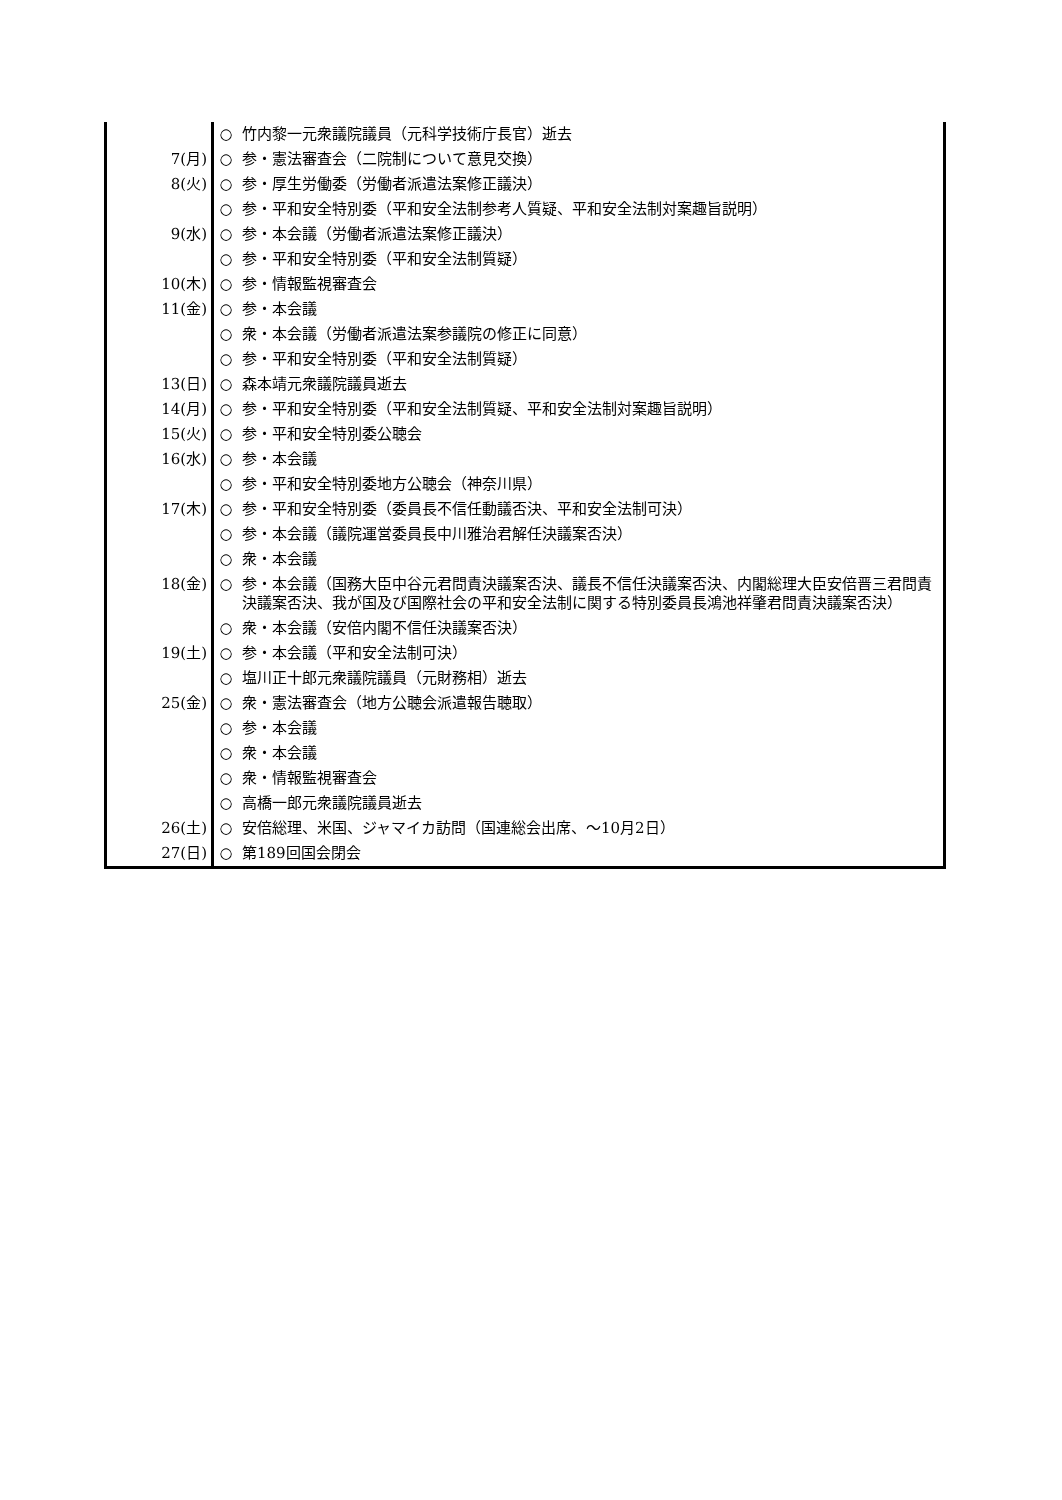| | ○ | 竹内黎一元衆議院議員（元科学技術庁長官）逝去 |
| 7(月) | ○ | 参・憲法審査会（二院制について意見交換） |
| 8(火) | ○ | 参・厚生労働委（労働者派遣法案修正議決） |
| | ○ | 参・平和安全特別委（平和安全法制参考人質疑、平和安全法制対案趣旨説明） |
| 9(水) | ○ | 参・本会議（労働者派遣法案修正議決） |
| | ○ | 参・平和安全特別委（平和安全法制質疑） |
| 10(木) | ○ | 参・情報監視審査会 |
| 11(金) | ○ | 参・本会議 |
| | ○ | 衆・本会議（労働者派遣法案参議院の修正に同意） |
| | ○ | 参・平和安全特別委（平和安全法制質疑） |
| 13(日) | ○ | 森本靖元衆議院議員逝去 |
| 14(月) | ○ | 参・平和安全特別委（平和安全法制質疑、平和安全法制対案趣旨説明） |
| 15(火) | ○ | 参・平和安全特別委公聴会 |
| 16(水) | ○ | 参・本会議 |
| | ○ | 参・平和安全特別委地方公聴会（神奈川県） |
| 17(木) | ○ | 参・平和安全特別委（委員長不信任動議否決、平和安全法制可決） |
| | ○ | 参・本会議（議院運営委員長中川雅治君解任決議案否決） |
| | ○ | 衆・本会議 |
| 18(金) | ○ | 参・本会議（国務大臣中谷元君問責決議案否決、議長不信任決議案否決、内閣総理大臣安倍晋三君問責決議案否決、我が国及び国際社会の平和安全法制に関する特別委員長鴻池祥肇君問責決議案否決） |
| | ○ | 衆・本会議（安倍内閣不信任決議案否決） |
| 19(土) | ○ | 参・本会議（平和安全法制可決） |
| | ○ | 塩川正十郎元衆議院議員（元財務相）逝去 |
| 25(金) | ○ | 衆・憲法審査会（地方公聴会派遣報告聴取） |
| | ○ | 参・本会議 |
| | ○ | 衆・本会議 |
| | ○ | 衆・情報監視審査会 |
| | ○ | 高橋一郎元衆議院議員逝去 |
| 26(土) | ○ | 安倍総理、米国、ジャマイカ訪問（国連総会出席、～10月2日） |
| 27(日) | ○ | 第189回国会閉会 |